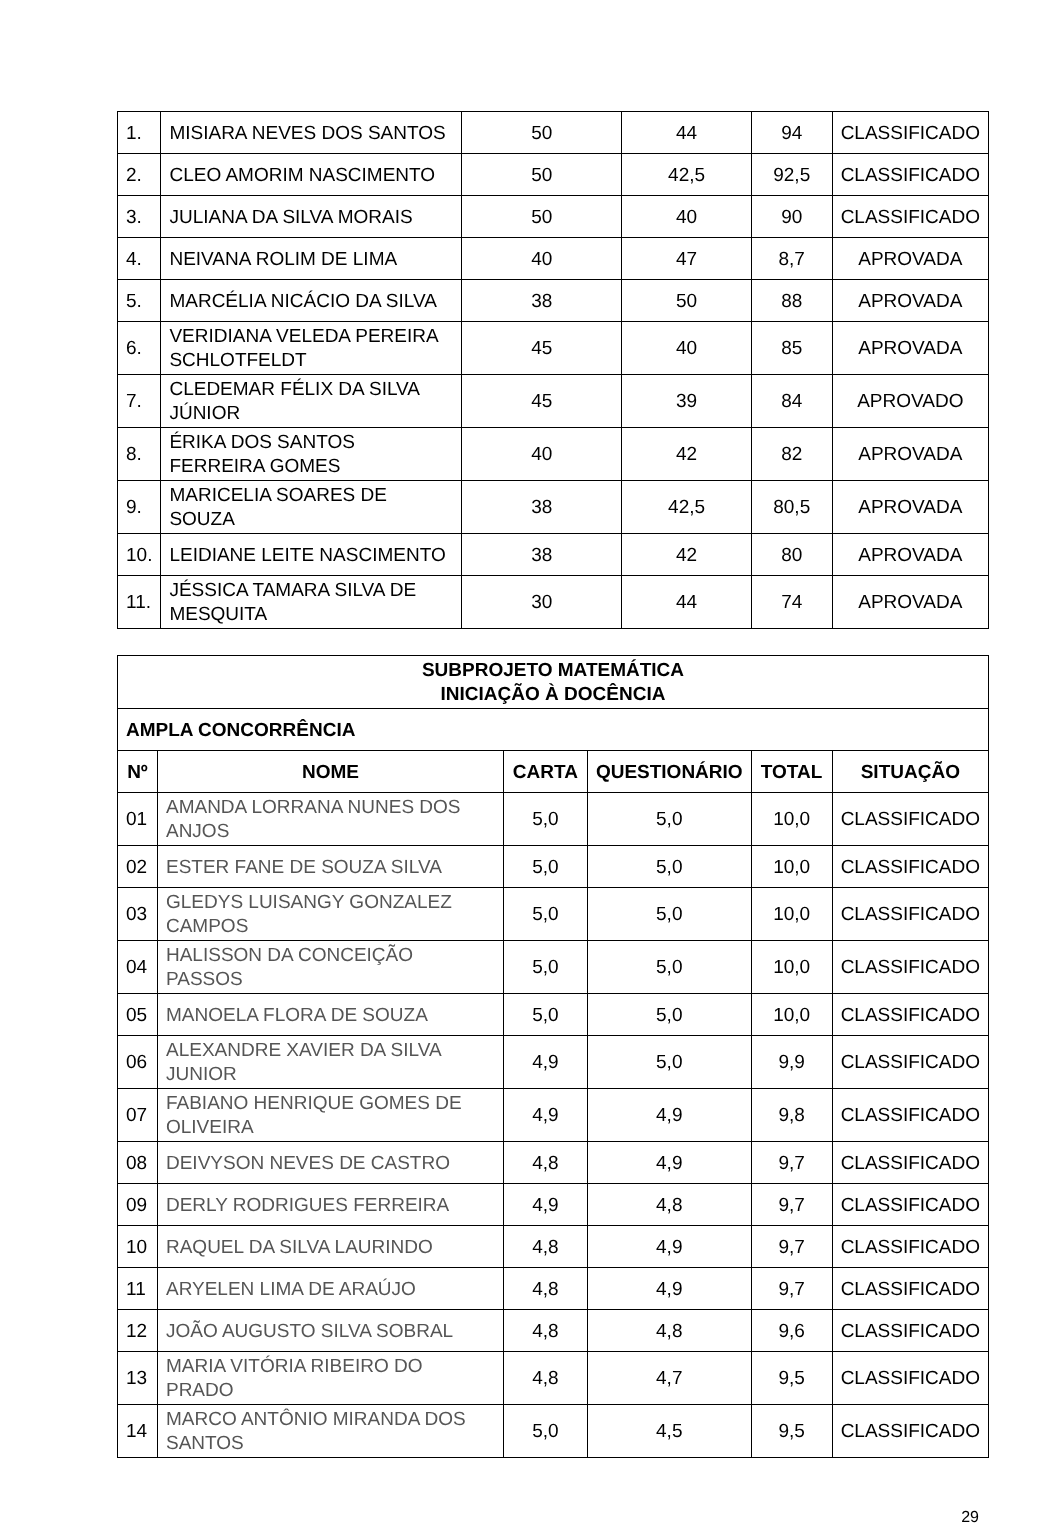| 1. | MISIARA NEVES DOS SANTOS | 50 | 44 | 94 | CLASSIFICADO |
| 2. | CLEO AMORIM NASCIMENTO | 50 | 42,5 | 92,5 | CLASSIFICADO |
| 3. | JULIANA DA SILVA MORAIS | 50 | 40 | 90 | CLASSIFICADO |
| 4. | NEIVANA ROLIM DE LIMA | 40 | 47 | 8,7 | APROVADA |
| 5. | MARCÉLIA NICÁCIO DA SILVA | 38 | 50 | 88 | APROVADA |
| 6. | VERIDIANA VELEDA PEREIRA SCHLOTFELDT | 45 | 40 | 85 | APROVADA |
| 7. | CLEDEMAR FÉLIX DA SILVA JÚNIOR | 45 | 39 | 84 | APROVADO |
| 8. | ÉRIKA DOS SANTOS FERREIRA GOMES | 40 | 42 | 82 | APROVADA |
| 9. | MARICELIA SOARES DE SOUZA | 38 | 42,5 | 80,5 | APROVADA |
| 10. | LEIDIANE LEITE NASCIMENTO | 38 | 42 | 80 | APROVADA |
| 11. | JÉSSICA TAMARA SILVA DE MESQUITA | 30 | 44 | 74 | APROVADA |
| SUBPROJETO MATEMÁTICA INICIAÇÃO À DOCÊNCIA | | | | | |
| --- | --- | --- | --- | --- | --- |
| AMPLA CONCORRÊNCIA | | | | | |
| Nº | NOME | CARTA | QUESTIONÁRIO | TOTAL | SITUAÇÃO |
| 01 | AMANDA LORRANA NUNES DOS ANJOS | 5,0 | 5,0 | 10,0 | CLASSIFICADO |
| 02 | ESTER FANE DE SOUZA SILVA | 5,0 | 5,0 | 10,0 | CLASSIFICADO |
| 03 | GLEDYS LUISANGY GONZALEZ CAMPOS | 5,0 | 5,0 | 10,0 | CLASSIFICADO |
| 04 | HALISSON DA CONCEIÇÃO PASSOS | 5,0 | 5,0 | 10,0 | CLASSIFICADO |
| 05 | MANOELA FLORA DE SOUZA | 5,0 | 5,0 | 10,0 | CLASSIFICADO |
| 06 | ALEXANDRE XAVIER DA SILVA JUNIOR | 4,9 | 5,0 | 9,9 | CLASSIFICADO |
| 07 | FABIANO HENRIQUE GOMES DE OLIVEIRA | 4,9 | 4,9 | 9,8 | CLASSIFICADO |
| 08 | DEIVYSON NEVES DE CASTRO | 4,8 | 4,9 | 9,7 | CLASSIFICADO |
| 09 | DERLY RODRIGUES FERREIRA | 4,9 | 4,8 | 9,7 | CLASSIFICADO |
| 10 | RAQUEL DA SILVA LAURINDO | 4,8 | 4,9 | 9,7 | CLASSIFICADO |
| 11 | ARYELEN LIMA DE ARAÚJO | 4,8 | 4,9 | 9,7 | CLASSIFICADO |
| 12 | JOÃO AUGUSTO SILVA SOBRAL | 4,8 | 4,8 | 9,6 | CLASSIFICADO |
| 13 | MARIA VITÓRIA RIBEIRO DO PRADO | 4,8 | 4,7 | 9,5 | CLASSIFICADO |
| 14 | MARCO ANTÔNIO MIRANDA DOS SANTOS | 5,0 | 4,5 | 9,5 | CLASSIFICADO |
29